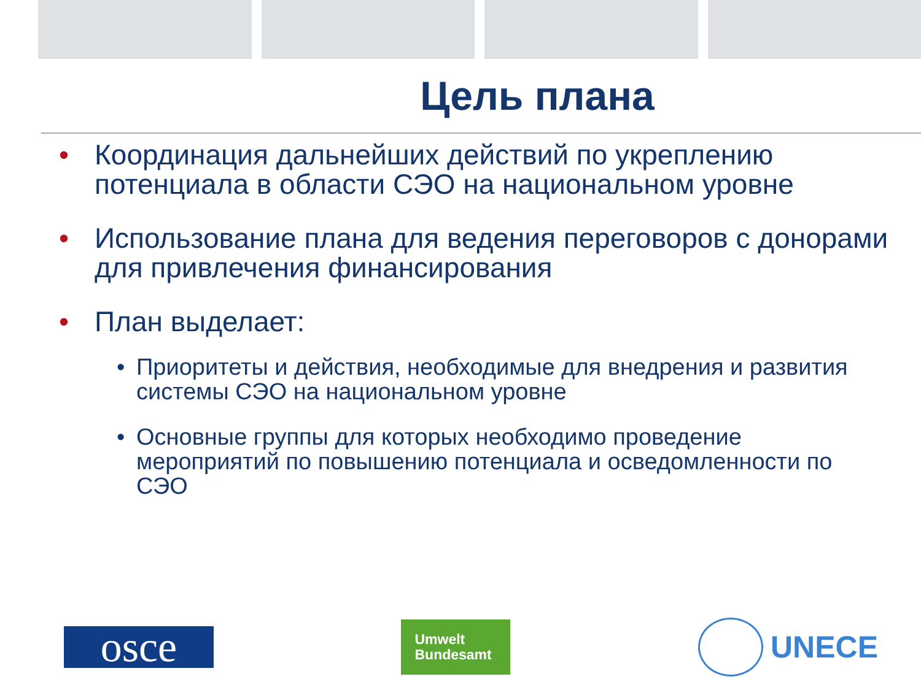Цель плана
• Координация дальнейших действий по укреплению потенциала в области СЭО на национальном уровне
• Использование плана для ведения переговоров с донорами для привлечения финансирования
• План выделает:
• Приоритеты и действия, необходимые для внедрения и развития системы СЭО на национальном уровне
• Основные группы для которых необходимо проведение мероприятий по повышению потенциала и осведомленности по СЭО
osce
Umwelt
Bundesamt
UNECE